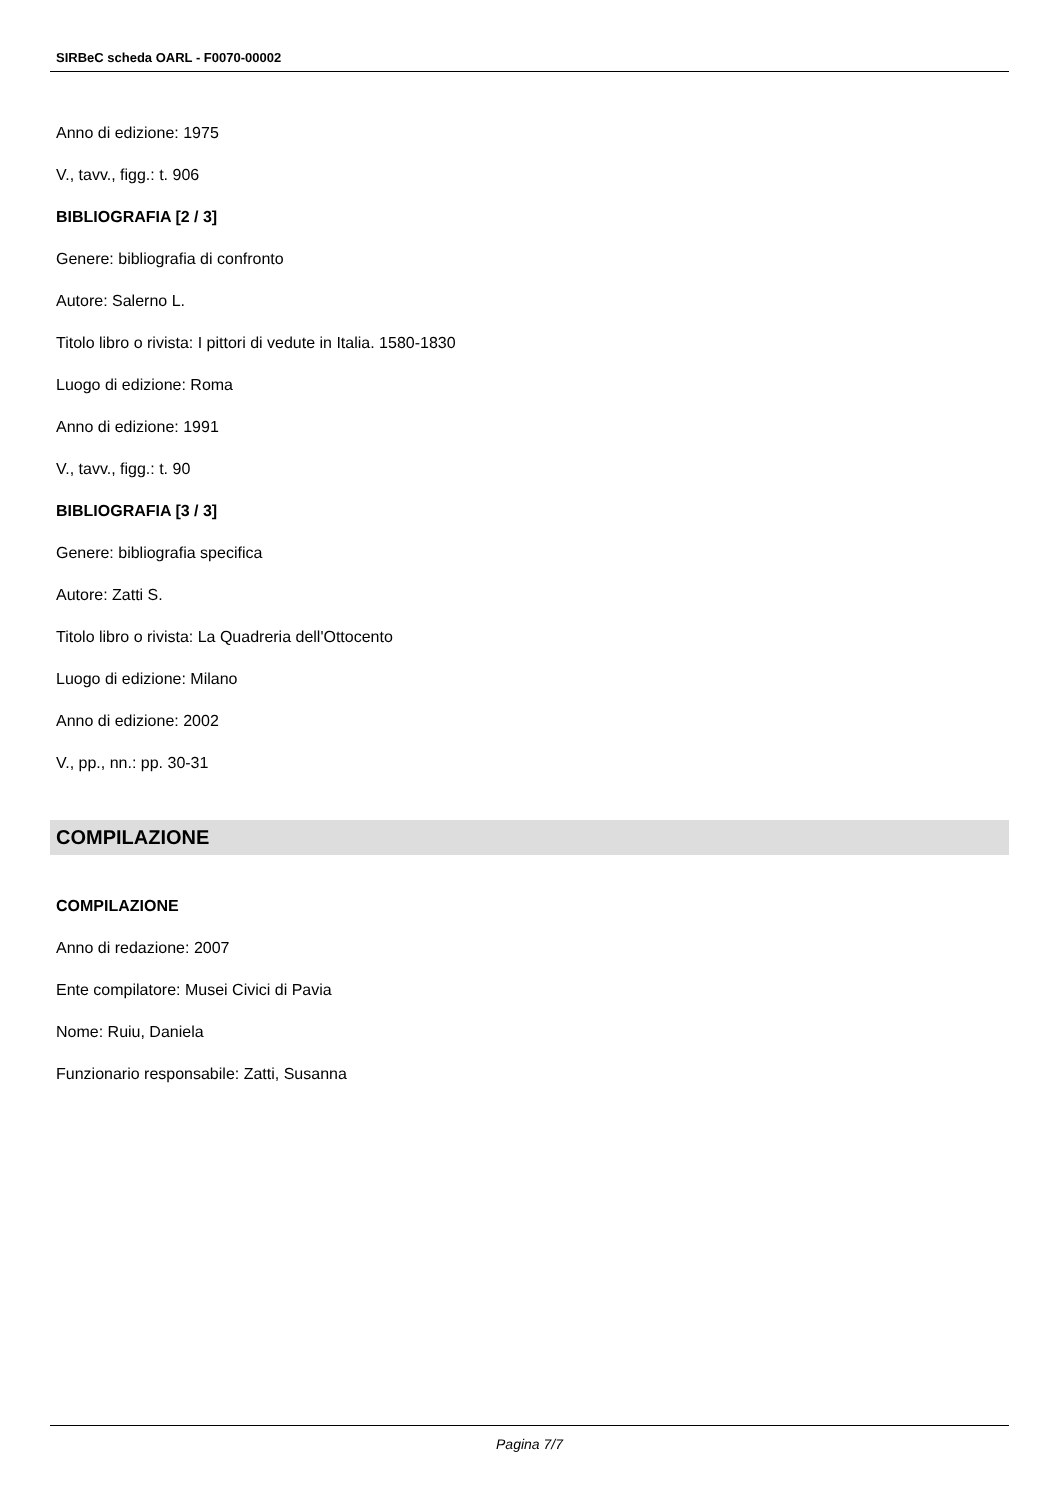SIRBeC scheda OARL - F0070-00002
Anno di edizione: 1975
V., tavv., figg.: t. 906
BIBLIOGRAFIA [2 / 3]
Genere: bibliografia di confronto
Autore: Salerno L.
Titolo libro o rivista: I pittori di vedute in Italia. 1580-1830
Luogo di edizione: Roma
Anno di edizione: 1991
V., tavv., figg.: t. 90
BIBLIOGRAFIA [3 / 3]
Genere: bibliografia specifica
Autore: Zatti S.
Titolo libro o rivista: La Quadreria dell'Ottocento
Luogo di edizione: Milano
Anno di edizione: 2002
V., pp., nn.: pp. 30-31
COMPILAZIONE
COMPILAZIONE
Anno di redazione: 2007
Ente compilatore: Musei Civici di Pavia
Nome: Ruiu, Daniela
Funzionario responsabile: Zatti, Susanna
Pagina 7/7